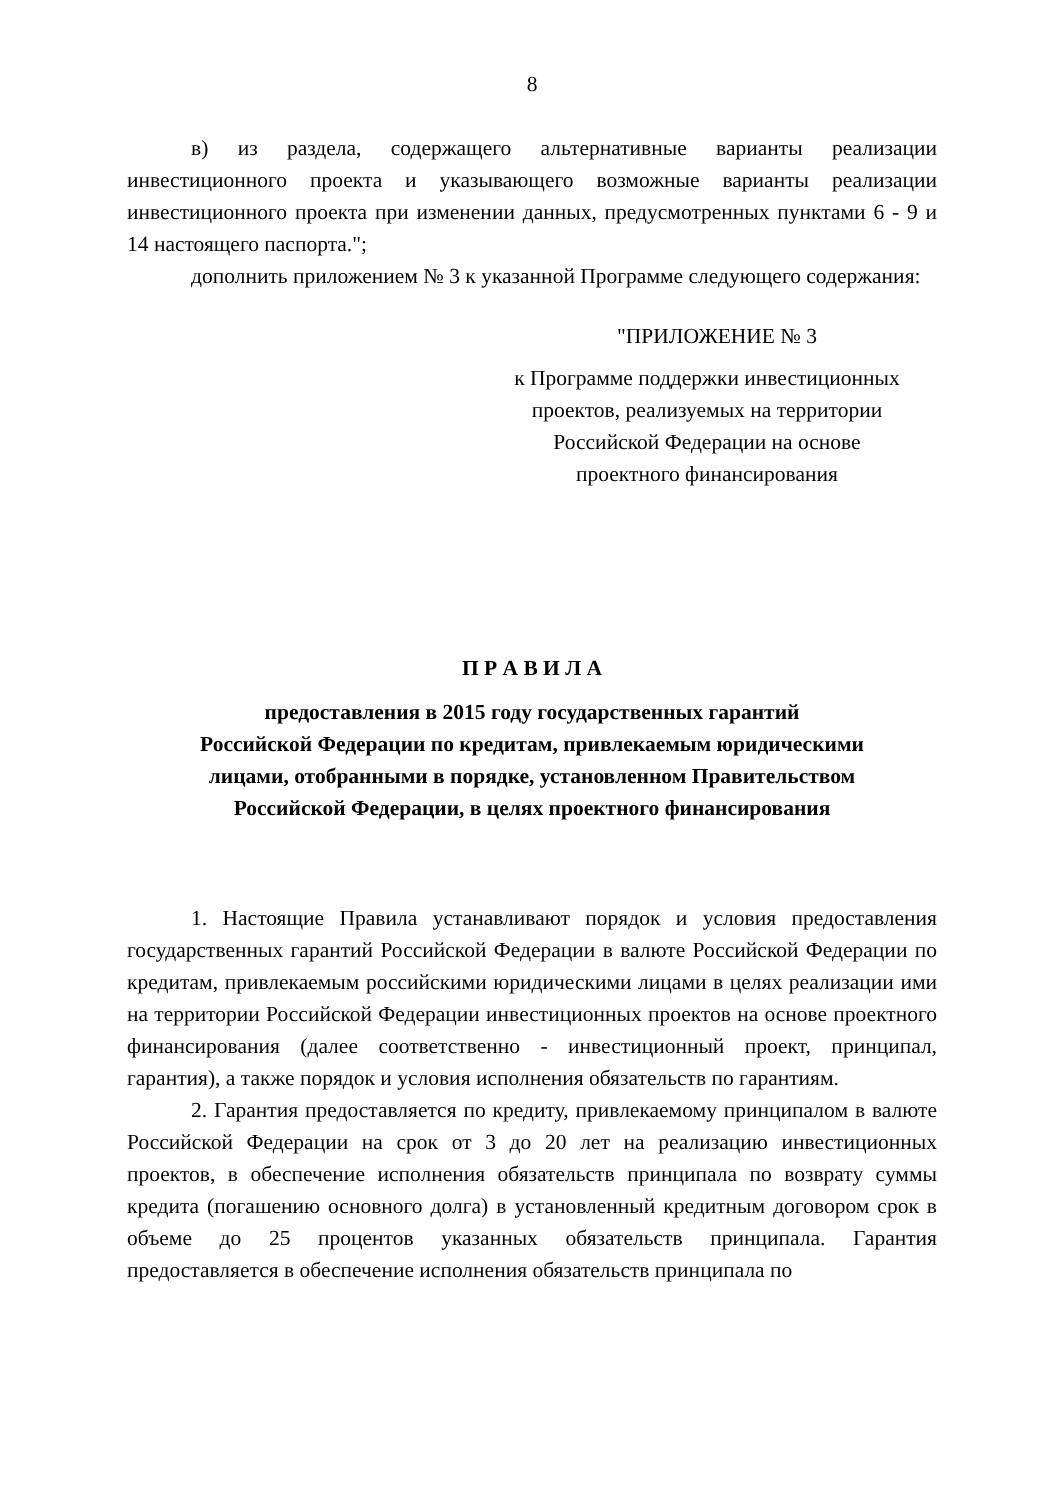8
в) из раздела, содержащего альтернативные варианты реализации инвестиционного проекта и указывающего возможные варианты реализации инвестиционного проекта при изменении данных, предусмотренных пунктами 6 - 9 и 14 настоящего паспорта.";
дополнить приложением № 3 к указанной Программе следующего содержания:
"ПРИЛОЖЕНИЕ № 3
к Программе поддержки инвестиционных
проектов, реализуемых на территории
Российской Федерации на основе
проектного финансирования
П Р А В И Л А
предоставления в 2015 году государственных гарантий
Российской Федерации по кредитам, привлекаемым юридическими
лицами, отобранными в порядке, установленном Правительством
Российской Федерации, в целях проектного финансирования
1. Настоящие Правила устанавливают порядок и условия предоставления государственных гарантий Российской Федерации в валюте Российской Федерации по кредитам, привлекаемым российскими юридическими лицами в целях реализации ими на территории Российской Федерации инвестиционных проектов на основе проектного финансирования (далее соответственно - инвестиционный проект, принципал, гарантия), а также порядок и условия исполнения обязательств по гарантиям.
2. Гарантия предоставляется по кредиту, привлекаемому принципалом в валюте Российской Федерации на срок от 3 до 20 лет на реализацию инвестиционных проектов, в обеспечение исполнения обязательств принципала по возврату суммы кредита (погашению основного долга) в установленный кредитным договором срок в объеме до 25 процентов указанных обязательств принципала. Гарантия предоставляется в обеспечение исполнения обязательств принципала по